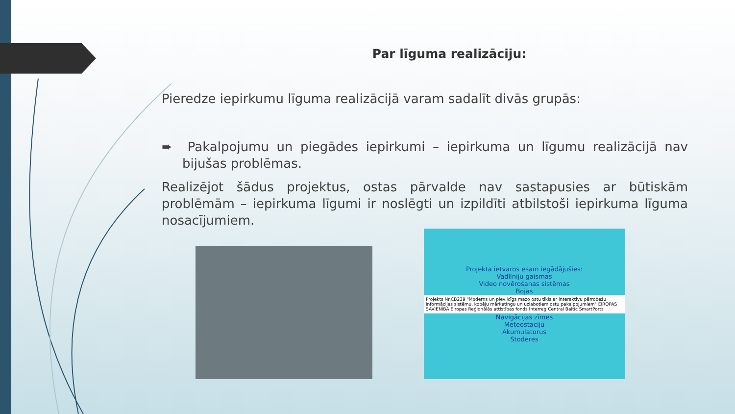Par līguma realizāciju:
Pieredze iepirkumu līguma realizācijā varam sadalīt divās grupās:
➨ Pakalpojumu un piegādes iepirkumi – iepirkuma un līgumu realizācijā nav bijušas problēmas.
Realizējot šādus projektus, ostas pārvalde nav sastapusies ar būtiskām problēmām – iepirkuma līgumi ir noslēgti un izpildīti atbilstoši iepirkuma līguma nosacījumiem.
Projekta ietvaros esam iegādājušies:
Vadlīniju gaismas
Video novērošanas sistēmas
Bojas
Projekts Nr.CB239 "Moderns un pievilcīgs mazo ostu tīkls ar interaktīvu pārrobežu informācijas sistēmu, kopēju mārketingu un uzlabotiem ostu pakalpojumiem" EIROPAS SAVIENĪBA Eiropas Reģionālās attīstības fonds Interreg Central Baltic SmartPorts
Navigācijas zīmes
Meteostaciju
Akumulatorus
Stoderes